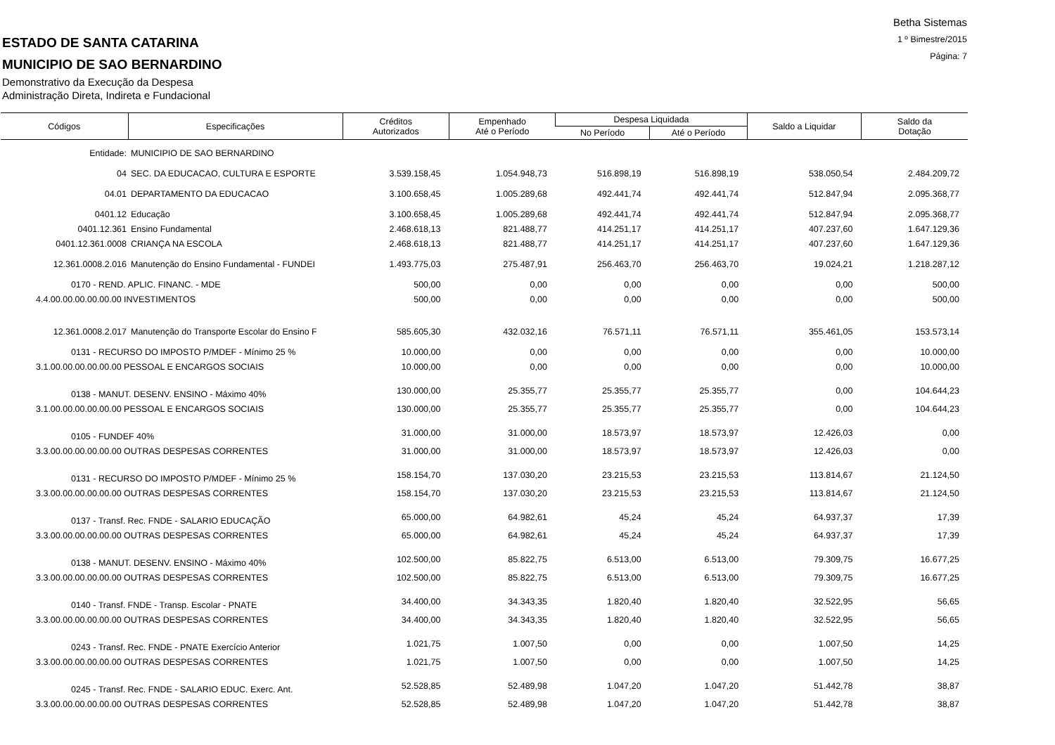Betha Sistemas
1 º Bimestre/2015
Página: 7
ESTADO DE SANTA CATARINA
MUNICIPIO DE SAO BERNARDINO
Demonstrativo da Execução da Despesa
Administração Direta, Indireta e Fundacional
| Códigos | Especificações | Créditos Autorizados | Empenhado Até o Período | Despesa Liquidada | | Saldo a Liquidar | Saldo da Dotação |
| --- | --- | --- | --- | --- | --- | --- | --- |
| | | | | No Período | Até o Período | | |
| Entidade: | MUNICIPIO DE SAO BERNARDINO | | | | | | |
| 04 | SEC. DA EDUCACAO, CULTURA E ESPORTE | 3.539.158,45 | 1.054.948,73 | 516.898,19 | 516.898,19 | 538.050,54 | 2.484.209,72 |
| 04.01 | DEPARTAMENTO DA EDUCACAO | 3.100.658,45 | 1.005.289,68 | 492.441,74 | 492.441,74 | 512.847,94 | 2.095.368,77 |
| 0401.12 | Educação | 3.100.658,45 | 1.005.289,68 | 492.441,74 | 492.441,74 | 512.847,94 | 2.095.368,77 |
| 0401.12.361 | Ensino Fundamental | 2.468.618,13 | 821.488,77 | 414.251,17 | 414.251,17 | 407.237,60 | 1.647.129,36 |
| 0401.12.361.0008 | CRIANÇA NA ESCOLA | 2.468.618,13 | 821.488,77 | 414.251,17 | 414.251,17 | 407.237,60 | 1.647.129,36 |
| 12.361.0008.2.016 | Manutenção do Ensino Fundamental - FUNDEI | 1.493.775,03 | 275.487,91 | 256.463,70 | 256.463,70 | 19.024,21 | 1.218.287,12 |
| 0170 - REND. APLIC. FINANC. - MDE | | 500,00 | 0,00 | 0,00 | 0,00 | 0,00 | 500,00 |
| 4.4.00.00.00.00.00.00 INVESTIMENTOS | | 500,00 | 0,00 | 0,00 | 0,00 | 0,00 | 500,00 |
| 12.361.0008.2.017 | Manutenção do Transporte Escolar do Ensino F | 585.605,30 | 432.032,16 | 76.571,11 | 76.571,11 | 355.461,05 | 153.573,14 |
| 0131 - RECURSO DO IMPOSTO P/MDEF - Mínimo 25 % | | 10.000,00 | 0,00 | 0,00 | 0,00 | 0,00 | 10.000,00 |
| 3.1.00.00.00.00.00.00 PESSOAL E ENCARGOS SOCIAIS | | 10.000,00 | 0,00 | 0,00 | 0,00 | 0,00 | 10.000,00 |
| 0138 - MANUT. DESENV. ENSINO - Máximo 40% | | 130.000,00 | 25.355,77 | 25.355,77 | 25.355,77 | 0,00 | 104.644,23 |
| 3.1.00.00.00.00.00.00 PESSOAL E ENCARGOS SOCIAIS | | 130.000,00 | 25.355,77 | 25.355,77 | 25.355,77 | 0,00 | 104.644,23 |
| 0105 - FUNDEF 40% | | 31.000,00 | 31.000,00 | 18.573,97 | 18.573,97 | 12.426,03 | 0,00 |
| 3.3.00.00.00.00.00.00 OUTRAS DESPESAS CORRENTES | | 31.000,00 | 31.000,00 | 18.573,97 | 18.573,97 | 12.426,03 | 0,00 |
| 0131 - RECURSO DO IMPOSTO P/MDEF - Mínimo 25 % | | 158.154,70 | 137.030,20 | 23.215,53 | 23.215,53 | 113.814,67 | 21.124,50 |
| 3.3.00.00.00.00.00.00 OUTRAS DESPESAS CORRENTES | | 158.154,70 | 137.030,20 | 23.215,53 | 23.215,53 | 113.814,67 | 21.124,50 |
| 0137 - Transf. Rec. FNDE - SALARIO EDUCAÇÃO | | 65.000,00 | 64.982,61 | 45,24 | 45,24 | 64.937,37 | 17,39 |
| 3.3.00.00.00.00.00.00 OUTRAS DESPESAS CORRENTES | | 65.000,00 | 64.982,61 | 45,24 | 45,24 | 64.937,37 | 17,39 |
| 0138 - MANUT. DESENV. ENSINO - Máximo 40% | | 102.500,00 | 85.822,75 | 6.513,00 | 6.513,00 | 79.309,75 | 16.677,25 |
| 3.3.00.00.00.00.00.00 OUTRAS DESPESAS CORRENTES | | 102.500,00 | 85.822,75 | 6.513,00 | 6.513,00 | 79.309,75 | 16.677,25 |
| 0140 - Transf. FNDE - Transp. Escolar - PNATE | | 34.400,00 | 34.343,35 | 1.820,40 | 1.820,40 | 32.522,95 | 56,65 |
| 3.3.00.00.00.00.00.00 OUTRAS DESPESAS CORRENTES | | 34.400,00 | 34.343,35 | 1.820,40 | 1.820,40 | 32.522,95 | 56,65 |
| 0243 - Transf. Rec. FNDE - PNATE Exercício Anterior | | 1.021,75 | 1.007,50 | 0,00 | 0,00 | 1.007,50 | 14,25 |
| 3.3.00.00.00.00.00.00 OUTRAS DESPESAS CORRENTES | | 1.021,75 | 1.007,50 | 0,00 | 0,00 | 1.007,50 | 14,25 |
| 0245 - Transf. Rec. FNDE - SALARIO EDUC. Exerc. Ant. | | 52.528,85 | 52.489,98 | 1.047,20 | 1.047,20 | 51.442,78 | 38,87 |
| 3.3.00.00.00.00.00.00 OUTRAS DESPESAS CORRENTES | | 52.528,85 | 52.489,98 | 1.047,20 | 1.047,20 | 51.442,78 | 38,87 |